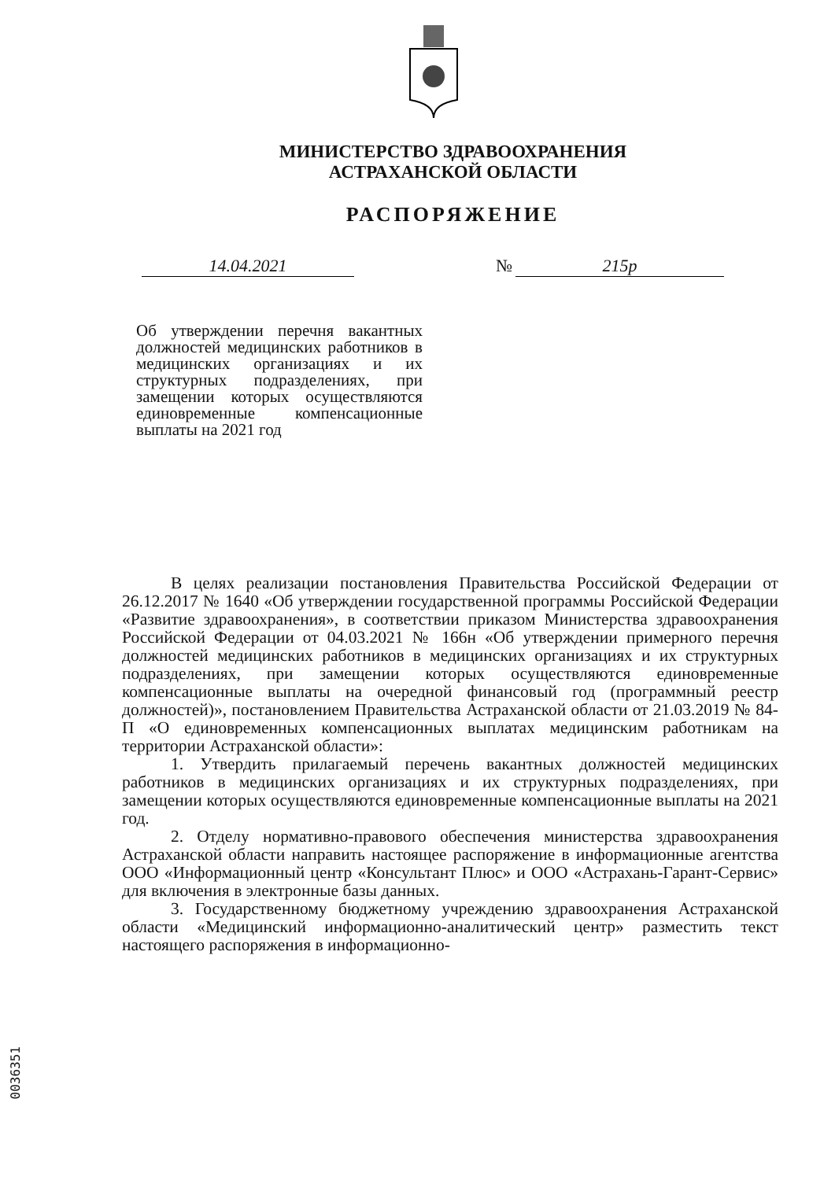МИНИСТЕРСТВО ЗДРАВООХРАНЕНИЯ
АСТРАХАНСКОЙ ОБЛАСТИ
РАСПОРЯЖЕНИЕ
14.04.2021 № 215р
Об утверждении перечня вакантных должностей медицинских работников в медицинских организациях и их структурных подразделениях, при замещении которых осуществляются единовременные компенсационные выплаты на 2021 год
В целях реализации постановления Правительства Российской Федерации от 26.12.2017 № 1640 «Об утверждении государственной программы Российской Федерации «Развитие здравоохранения», в соответствии приказом Министерства здравоохранения Российской Федерации от 04.03.2021 № 166н «Об утверждении примерного перечня должностей медицинских работников в медицинских организациях и их структурных подразделениях, при замещении которых осуществляются единовременные компенсационные выплаты на очередной финансовый год (программный реестр должностей)», постановлением Правительства Астраханской области от 21.03.2019 № 84-П «О единовременных компенсационных выплатах медицинским работникам на территории Астраханской области»:
1. Утвердить прилагаемый перечень вакантных должностей медицинских работников в медицинских организациях и их структурных подразделениях, при замещении которых осуществляются единовременные компенсационные выплаты на 2021 год.
2. Отделу нормативно-правового обеспечения министерства здравоохранения Астраханской области направить настоящее распоряжение в информационные агентства ООО «Информационный центр «Консультант Плюс» и ООО «Астрахань-Гарант-Сервис» для включения в электронные базы данных.
3. Государственному бюджетному учреждению здравоохранения Астраханской области «Медицинский информационно-аналитический центр» разместить текст настоящего распоряжения в информационно-
0036351